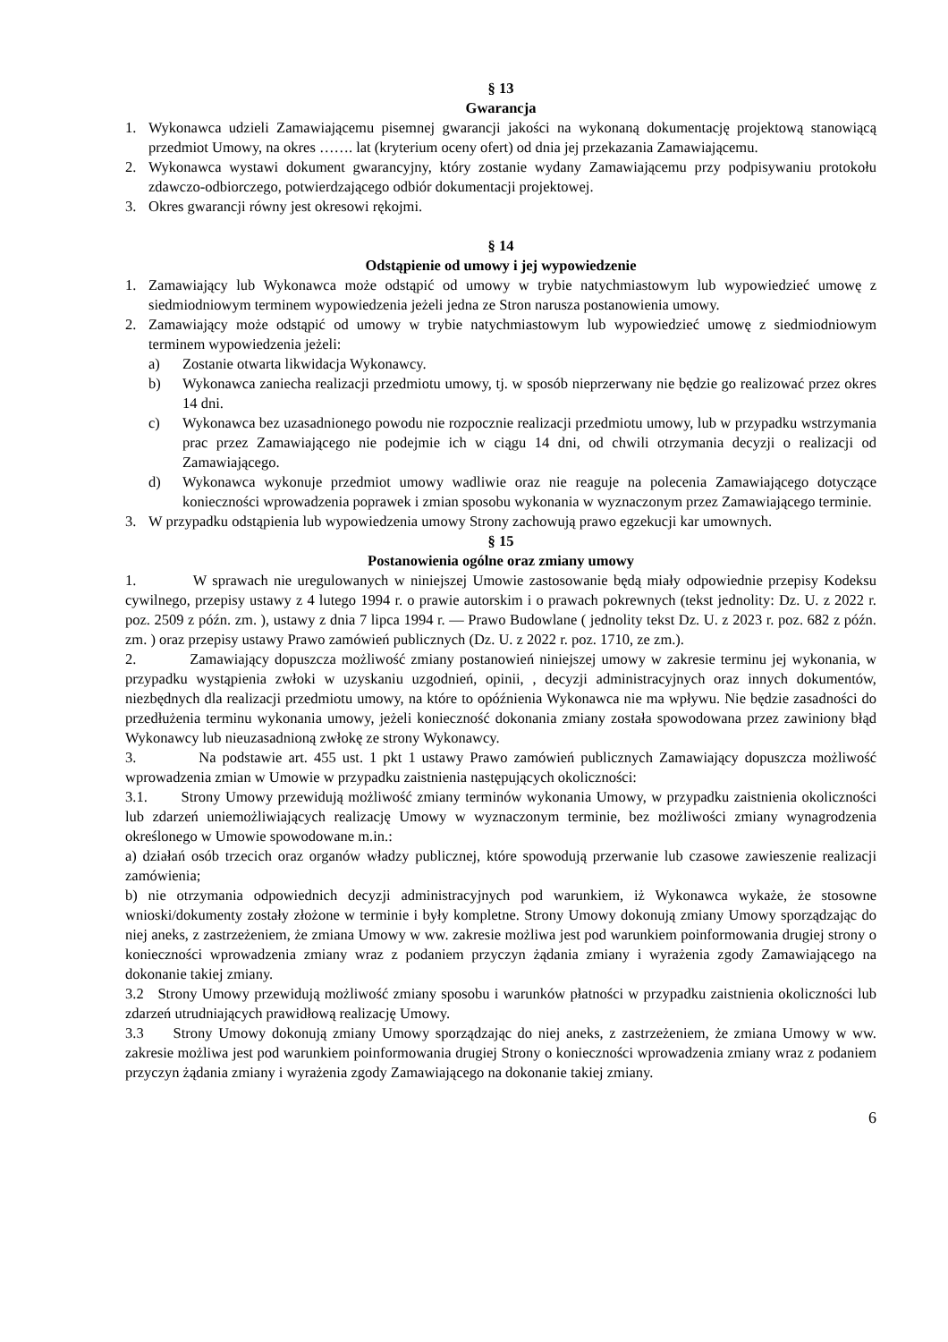§ 13
Gwarancja
1. Wykonawca udzieli Zamawiającemu pisemnej gwarancji jakości na wykonaną dokumentację projektową stanowiącą przedmiot Umowy, na okres ……. lat (kryterium oceny ofert) od dnia jej przekazania Zamawiającemu.
2. Wykonawca wystawi dokument gwarancyjny, który zostanie wydany Zamawiającemu przy podpisywaniu protokołu zdawczo-odbiorczego, potwierdzającego odbiór dokumentacji projektowej.
3. Okres gwarancji równy jest okresowi rękojmi.
§ 14
Odstąpienie od umowy i jej wypowiedzenie
1. Zamawiający lub Wykonawca może odstąpić od umowy w trybie natychmiastowym lub wypowiedzieć umowę z siedmiodniowym terminem wypowiedzenia jeżeli jedna ze Stron narusza postanowienia umowy.
2. Zamawiający może odstąpić od umowy w trybie natychmiastowym lub wypowiedzieć umowę z siedmiodniowym terminem wypowiedzenia jeżeli:
a) Zostanie otwarta likwidacja Wykonawcy.
b) Wykonawca zaniecha realizacji przedmiotu umowy, tj. w sposób nieprzerwany nie będzie go realizować przez okres 14 dni.
c) Wykonawca bez uzasadnionego powodu nie rozpocznie realizacji przedmiotu umowy, lub w przypadku wstrzymania prac przez Zamawiającego nie podejmie ich w ciągu 14 dni, od chwili otrzymania decyzji o realizacji od Zamawiającego.
d) Wykonawca wykonuje przedmiot umowy wadliwie oraz nie reaguje na polecenia Zamawiającego dotyczące konieczności wprowadzenia poprawek i zmian sposobu wykonania w wyznaczonym przez Zamawiającego terminie.
3. W przypadku odstąpienia lub wypowiedzenia umowy Strony zachowują prawo egzekucji kar umownych.
§ 15
Postanowienia ogólne oraz zmiany umowy
1. W sprawach nie uregulowanych w niniejszej Umowie zastosowanie będą miały odpowiednie przepisy Kodeksu cywilnego, przepisy ustawy z 4 lutego 1994 r. o prawie autorskim i o prawach pokrewnych (tekst jednolity: Dz. U. z 2022 r. poz. 2509 z późn. zm. ), ustawy z dnia 7 lipca 1994 r. — Prawo Budowlane ( jednolity tekst Dz. U. z 2023 r. poz. 682 z późn. zm. ) oraz przepisy ustawy Prawo zamówień publicznych (Dz. U. z 2022 r. poz. 1710, ze zm.).
2. Zamawiający dopuszcza możliwość zmiany postanowień niniejszej umowy w zakresie terminu jej wykonania, w przypadku wystąpienia zwłoki w uzyskaniu uzgodnień, opinii, , decyzji administracyjnych oraz innych dokumentów, niezbędnych dla realizacji przedmiotu umowy, na które to opóźnienia Wykonawca nie ma wpływu. Nie będzie zasadności do przedłużenia terminu wykonania umowy, jeżeli konieczność dokonania zmiany została spowodowana przez zawiniony błąd Wykonawcy lub nieuzasadnioną zwłokę ze strony Wykonawcy.
3. Na podstawie art. 455 ust. 1 pkt 1 ustawy Prawo zamówień publicznych Zamawiający dopuszcza możliwość wprowadzenia zmian w Umowie w przypadku zaistnienia następujących okoliczności:
3.1. Strony Umowy przewidują możliwość zmiany terminów wykonania Umowy, w przypadku zaistnienia okoliczności lub zdarzeń uniemożliwiających realizację Umowy w wyznaczonym terminie, bez możliwości zmiany wynagrodzenia określonego w Umowie spowodowane m.in.:
a) działań osób trzecich oraz organów władzy publicznej, które spowodują przerwanie lub czasowe zawieszenie realizacji zamówienia;
b) nie otrzymania odpowiednich decyzji administracyjnych pod warunkiem, iż Wykonawca wykaże, że stosowne wnioski/dokumenty zostały złożone w terminie i były kompletne. Strony Umowy dokonują zmiany Umowy sporządzając do niej aneks, z zastrzeżeniem, że zmiana Umowy w ww. zakresie możliwa jest pod warunkiem poinformowania drugiej strony o konieczności wprowadzenia zmiany wraz z podaniem przyczyn żądania zmiany i wyrażenia zgody Zamawiającego na dokonanie takiej zmiany.
3.2 Strony Umowy przewidują możliwość zmiany sposobu i warunków płatności w przypadku zaistnienia okoliczności lub zdarzeń utrudniających prawidłową realizację Umowy.
3.3 Strony Umowy dokonują zmiany Umowy sporządzając do niej aneks, z zastrzeżeniem, że zmiana Umowy w ww. zakresie możliwa jest pod warunkiem poinformowania drugiej Strony o konieczności wprowadzenia zmiany wraz z podaniem przyczyn żądania zmiany i wyrażenia zgody Zamawiającego na dokonanie takiej zmiany.
6